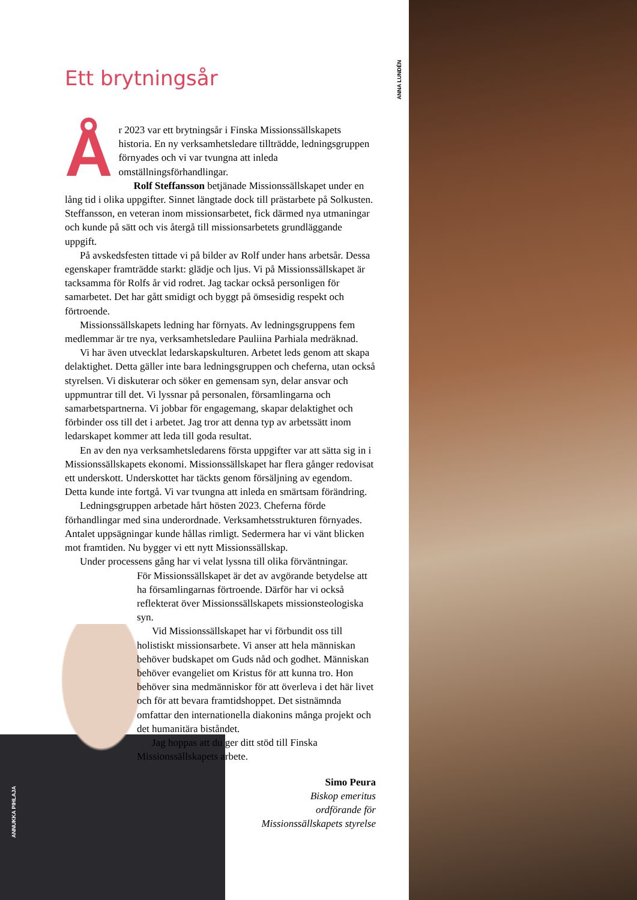ANNA LUNDÉN
ANNUKKA PIHLAJA
Ett brytningsår
År 2023 var ett brytningsår i Finska Missionssällskapets historia. En ny verksamhetsledare tillträdde, ledningsgruppen förnyades och vi var tvungna att inleda omställningsförhandlingar.
Rolf Steffansson betjänade Missionssällskapet under en lång tid i olika uppgifter. Sinnet längtade dock till prästarbete på Solkusten. Steffansson, en veteran inom missionsarbetet, fick därmed nya utmaningar och kunde på sätt och vis återgå till missionsarbetets grundläggande uppgift.
På avskedsfesten tittade vi på bilder av Rolf under hans arbetsår. Dessa egenskaper framträdde starkt: glädje och ljus. Vi på Missionssällskapet är tacksamma för Rolfs år vid rodret. Jag tackar också personligen för samarbetet. Det har gått smidigt och byggt på ömsesidig respekt och förtroende.
Missionssällskapets ledning har förnyats. Av ledningsgruppens fem medlemmar är tre nya, verksamhetsledare Pauliina Parhiala medräknad.
Vi har även utvecklat ledarskapskulturen. Arbetet leds genom att skapa delaktighet. Detta gäller inte bara ledningsgruppen och cheferna, utan också styrelsen. Vi diskuterar och söker en gemensam syn, delar ansvar och uppmuntrar till det. Vi lyssnar på personalen, församlingarna och samarbetspartnerna. Vi jobbar för engagemang, skapar delaktighet och förbinder oss till det i arbetet. Jag tror att denna typ av arbetssätt inom ledarskapet kommer att leda till goda resultat.
En av den nya verksamhetsledarens första uppgifter var att sätta sig in i Missionssällskapets ekonomi. Missionssällskapet har flera gånger redovisat ett underskott. Underskottet har täckts genom försäljning av egendom. Detta kunde inte fortgå. Vi var tvungna att inleda en smärtsam förändring.
Ledningsgruppen arbetade hårt hösten 2023. Cheferna förde förhandlingar med sina underordnade. Verksamhetsstrukturen förnyades. Antalet uppsägningar kunde hållas rimligt. Sedermera har vi vänt blicken mot framtiden. Nu bygger vi ett nytt Missionssällskap.
Under processens gång har vi velat lyssna till olika förväntningar.
För Missionssällskapet är det av avgörande betydelse att ha församlingarnas förtroende. Därför har vi också reflekterat över Missionssällskapets missionsteologiska syn.
Vid Missionssällskapet har vi förbundit oss till holistiskt missionsarbete. Vi anser att hela människan behöver budskapet om Guds nåd och godhet. Människan behöver evangeliet om Kristus för att kunna tro. Hon behöver sina medmänniskor för att överleva i det här livet och för att bevara framtidshoppet. Det sistnämnda omfattar den internationella diakonins många projekt och det humanitära biståndet.
Jag hoppas att du ger ditt stöd till Finska Missionssällskapets arbete.
Simo Peura
Biskop emeritus
ordförande för
Missionssällskapets styrelse